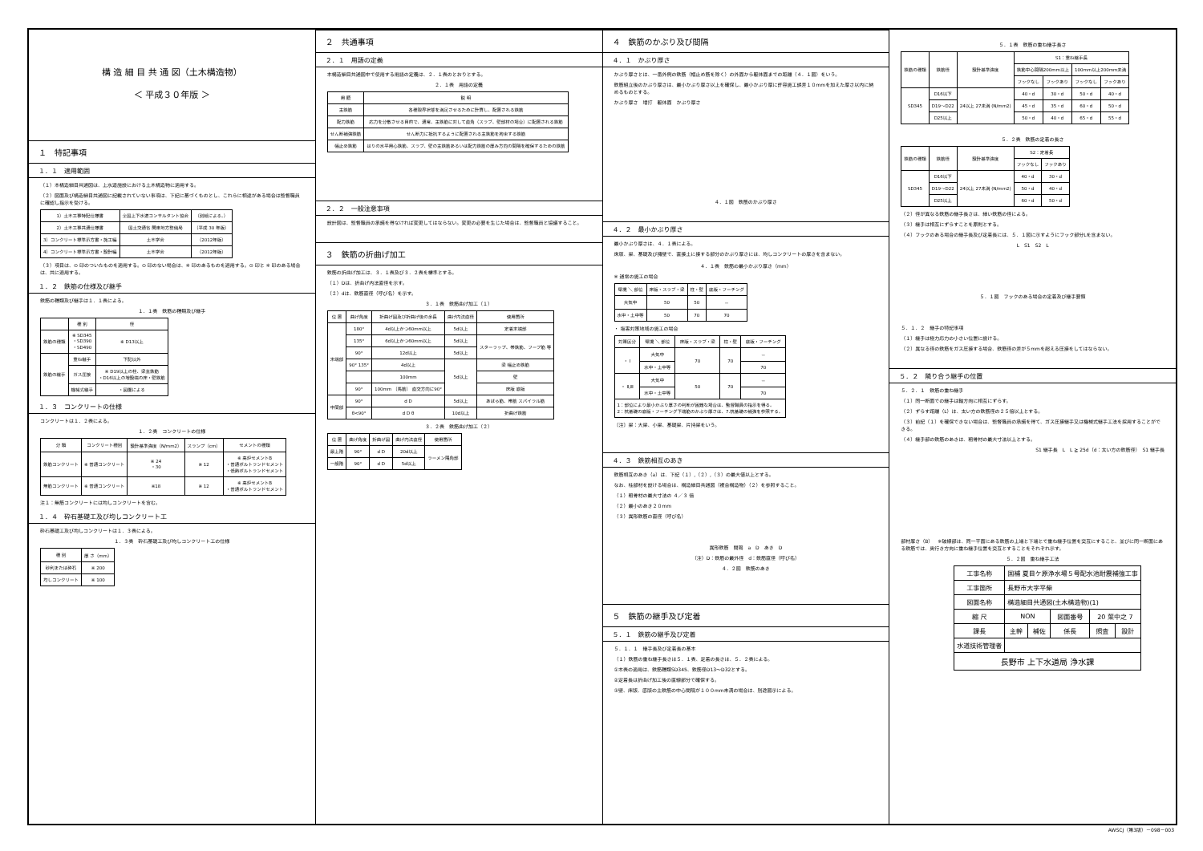構 造 細 目 共 通 図（土木構造物）
＜ 平成３０年版 ＞
１　特記事項
１．１　適用範囲
（１）本構造細目共通図は、上水道施設における土木構造物に適用する。
（２）図面及び構造細目共通図に記載されていない事項は、下記に基づくものとし、これらに相違がある場合は監督職員に確認し指示を受ける。
| 1）土木工事特記仕様書 | 全国上下水道コンサルタント協会 | （別紙による。） |
| 2）土木工事共通仕様書 | 国土交通省 関東地方整備局 | （平成 30 年版） |
| 3）コンクリート標準示方書・施工編 | 土木学会 | （2012年版） |
| 4）コンクリート標準示方書・設計編 | 土木学会 | （2012年版） |
（３）項目は、⊙ 印のついたものを適用する。⊙ 印のない場合は、※ 印のあるものを適用する。⊙ 印と ※ 印のある場合は、共に適用する。
１．２　鉄筋の仕様及び継手
鉄筋の種類及び継手は１．１表による。
１．１表　鉄筋の種類及び継手
| | 種 別 | 径 |
| --- | --- | --- |
| 鉄筋の種類 | ※ SD345 ・SD390 ・SD490 | ※ D13以上 |
| 鉄筋の継手 | 重ね継手 | 下記以外 |
| | ガス圧接 | ※ D19以上の柱、梁主鉄筋 ・D16以上の増設端の床・壁鉄筋 |
| | 機械式継手 | ・図面による |
１．３　コンクリートの仕様
コンクリートは１．２表による。
１．２表　コンクリートの仕様
| 分 類 | コンクリート種別 | 設計基準強度（N/mm2） | スランプ（cm） | セメントの種類 |
| --- | --- | --- | --- | --- |
| 鉄筋コンクリート | ※ 普通コンクリート | ※ 24 ・30 | ※ 12 | ※ 高炉セメントB ・普通ポルトランドセメント ・低熱ポルトランドセメント |
| 無筋コンクリート | ※ 普通コンクリート | ※18 | ※ 12 | ※ 高炉セメントB ・普通ポルトランドセメント |
注１：無筋コンクリートには均しコンクリートを含む。
１．４　砕石基礎工及び均しコンクリート工
砕石基礎工及び均しコンクリートは１．３表による。
１．３表　砕石基礎工及び均しコンクリート工の仕様
| 種 別 | 厚 さ（mm） |
| --- | --- |
| 砂利または砕石 | ※ 200 |
| 均しコンクリート | ※ 100 |
２　共通事項
２．１　用語の定義
本構造細目共通図中で使用する用語の定義は、２．１表のとおりとする。
２．１表　用語の定義
| 用 語 | 説 明 |
| --- | --- |
| 主鉄筋 | 各種限界状態を満足させるために計算し、配置される鉄筋 |
| 配力鉄筋 | 応力を分散させる目的で、通常、主鉄筋に対して直角（スラブ、壁部材の場合）に配置される鉄筋 |
| せん断補強鉄筋 | せん断力に抵抗するように配置される主鉄筋を拘束する鉄筋 |
| 幅止め鉄筋 | はりの水平用心鉄筋、スラブ、壁の主鉄筋あるいは配力鉄筋の厚み方向の間隔を確保するための鉄筋 |
２．２　一般注意事項
設計図は、監督職員の承諾を得なければ変更してはならない。変更の必要を生じた場合は、監督職員と協議すること。
３　鉄筋の折曲げ加工
鉄筋の折曲げ加工は、３．１表及び３．２表を標準とする。
（１）Dは、折曲げ内法直径を示す。
（２）dは、鉄筋直径（呼び名）を示す。
３．１表　鉄筋曲げ加工（１）
| 位 置 | 曲げ角度 | 折曲げ図及び折曲げ後の余長 | 曲げ内法直径 | 使用箇所 |
| --- | --- | --- | --- | --- |
| 末端部 | 180° | 4d以上かつ60mm以上 | 5d以上 | 定着末端部 |
| | 135° | 6d以上かつ60mm以上 | 5d以上 | スターラップ、帯鉄筋、フープ筋 等 |
| | 90° | 12d以上 | 5d以上 | |
| | 90° 135° | 4d以上 | 5d以上 | 梁 幅止め鉄筋 |
| | | 100mm | | 壁 |
| | 90° | 100mm （馬筋） 直交方向に90° | | 床版 底版 |
| 中間部 | 90° | d D | 5d以上 | あばら筋、帯筋 スパイラル筋 |
| | θ<90° | d D θ | 10d以上 | 折曲げ鉄筋 |
３．２表　鉄筋曲げ加工（２）
| 位 置 | 曲げ角度 | 折曲げ図 | 曲げ内法直径 | 使用箇所 |
| --- | --- | --- | --- | --- |
| 最上階 | 90° | d D | 20d以上 | ラーメン隅角部 |
| 一般階 | 90° | d D | 5d以上 | |
４　鉄筋のかぶり及び間隔
４．１　かぶり厚さ
かぶり厚さとは、一番外側の鉄筋（幅止め筋を除く）の外面から躯体面までの距離（４．１図）をいう。
鉄筋組立後のかぶり厚さは、最小かぶり厚さ以上を確保し、最小かぶり厚に許容施工誤差１０mmを加えた厚さ以内に納めるものとする。
かぶり厚さ　増打　躯体面　かぶり厚さ
４．１図　鉄筋のかぶり厚さ
４．２　最小かぶり厚さ
最小かぶり厚さは、４．１表による。
床版、梁、基礎及び擁壁で、直接土に接する部分のかぶり厚さには、均しコンクリートの厚さを含まない。
４．１表　鉄筋の最小かぶり厚さ（mm）
※ 通常の施工の場合
| 環境 ＼ 部位 | 床版・スラブ・梁 | 柱・壁 | 底版・フーチング |
| --- | --- | --- | --- |
| 大気中 | 50 | 50 | － |
| 水中・土中等 | 50 | 70 | 70 |
・ 塩害対策地域の施工の場合
| 対策区分 | 環境 ＼ 部位 | 床版・スラブ・梁 | 柱・壁 | 底版・フーチング |
| --- | --- | --- | --- | --- |
| ・ Ⅰ | 大気中 | 70 | 70 | － |
| | 水中・土中等 | | | 70 |
| ・ Ⅱ,Ⅲ | 大気中 | 50 | 70 | － |
| | 水中・土中等 | | | 70 |
| 1：部位により最小かぶり厚さの判断が困難な場合は、監督職員の指示を得る。 2：杭基礎の底版・フーチング下端筋のかぶり厚さは、7.杭基礎の補強を参照する。 | | | | |
〔注〕梁：大梁、小梁、基礎梁、片持梁をいう。
４．３　鉄筋相互のあき
鉄筋相互のあき（a）は、下記（１）,（２）,（３）の最大値以上とする。
なお、柱部材を設ける場合は、構造細目共通図（複合構造物）（２）を参照すること。
（１）粗骨材の最大寸法の ４／３ 倍
（２）最小のあき２０mm
（３）異形鉄筋の直径（呼び名）
異形鉄筋　間隔　a　D　あき　D
（注）D：鉄筋の最外径　d：鉄筋直径（呼び名）
４．２図　鉄筋のあき
５　鉄筋の継手及び定着
５．１　鉄筋の継手及び定着
５．１．１　継手長及び定着長の基本
（１）鉄筋の重ね継手長さは５．１表、定着の長さは、５．２表による。
①本表の適用は、鉄筋種類SD345、鉄筋径D13～D32とする。
②定着長は折曲げ加工後の直線部分で確保する。
③壁、床版、底版の主鉄筋の中心間隔が１００mm未満の場合は、別途図示による。
５．１表　鉄筋の重ね継手長さ
| 鉄筋の種類 | 鉄筋径 | 設計基準強度 | S1：重ね継手長 | | | |
| --- | --- | --- | --- | --- | --- | --- |
| | | | 鉄筋中心間隔200mm以上 | | 100mm以上200mm未満 | |
| | | | フックなし | フックあり | フックなし | フックあり |
| SD345 | D16以下 | 24以上 27未満 (N/mm2) | 40・d | 30・d | 50・d | 40・d |
| | D19～D22 | | 45・d | 35・d | 60・d | 50・d |
| | D25以上 | | 50・d | 40・d | 65・d | 55・d |
５．２表　鉄筋の定着の長さ
| 鉄筋の種類 | 鉄筋径 | 設計基準強度 | S2：定着長 | |
| --- | --- | --- | --- | --- |
| | | | フックなし | フックあり |
| SD345 | D16以下 | 24以上 27未満 (N/mm2) | 40・d | 30・d |
| | D19～D22 | | 50・d | 40・d |
| | D25以上 | | 60・d | 50・d |
（２）径が異なる鉄筋の継手長さは、細い鉄筋の径による。
（３）継手は相互にずらすことを原則とする。
（４）フックのある場合の継手長及び定着長には、５．１図に示すようにフック部分Lを含まない。
L　S1　S2　L
５．１図　フックのある場合の定着及び継手要領
５．１．２　継手の特記事項
（１）継手は極力応力の小さい位置に設ける。
（２）異なる径の鉄筋をガス圧接する場合、鉄筋径の差が５mmを超える圧接をしてはならない。
５．２　隣り合う継手の位置
５．２．１　鉄筋の重ね継手
（１）同一断面での継手は軸方向に相互にずらす。
（２）ずらす距離（L）は、太い方の鉄筋径の２５倍以上とする。
（３）前記（１）を確保できない場合は、監督職員の承諾を得て、ガス圧接継手又は機械式継手工法を採用することができる。
（４）継手部の鉄筋のあきは、粗骨材の最大寸法以上とする。
S1 継手長　L　L ≧ 25d（d：太い方の鉄筋径）　S1 継手長
部材厚さ（B）　※破線部は、同一平面にある鉄筋の上端と下端とで重ね継手位置を交互にすること、並びに同一断面にある鉄筋では、奥行き方向に重ね継手位置を交互とすることをそれぞれ示す。
５．２図　重ね継手工法
| 工事名称 | 国補 夏目ケ原浄水場５号配水池耐震補強工事 | | | | |
| 工事箇所 | 長野市大字平柴 | | | | |
| 図面名称 | 構造細目共通図(土木構造物)(1) | | | | |
| 縮 尺 | NON | | 図面番号 | 20 葉中之 7 | |
| 課長 | 主幹 | 補佐 | 係長 | 照査 | 設計 |
| 水道技術管理者 | | | | | |
| 長野市 上下水道局 浄水課 | | | | | |
AWSCJ（第3版）－098－003